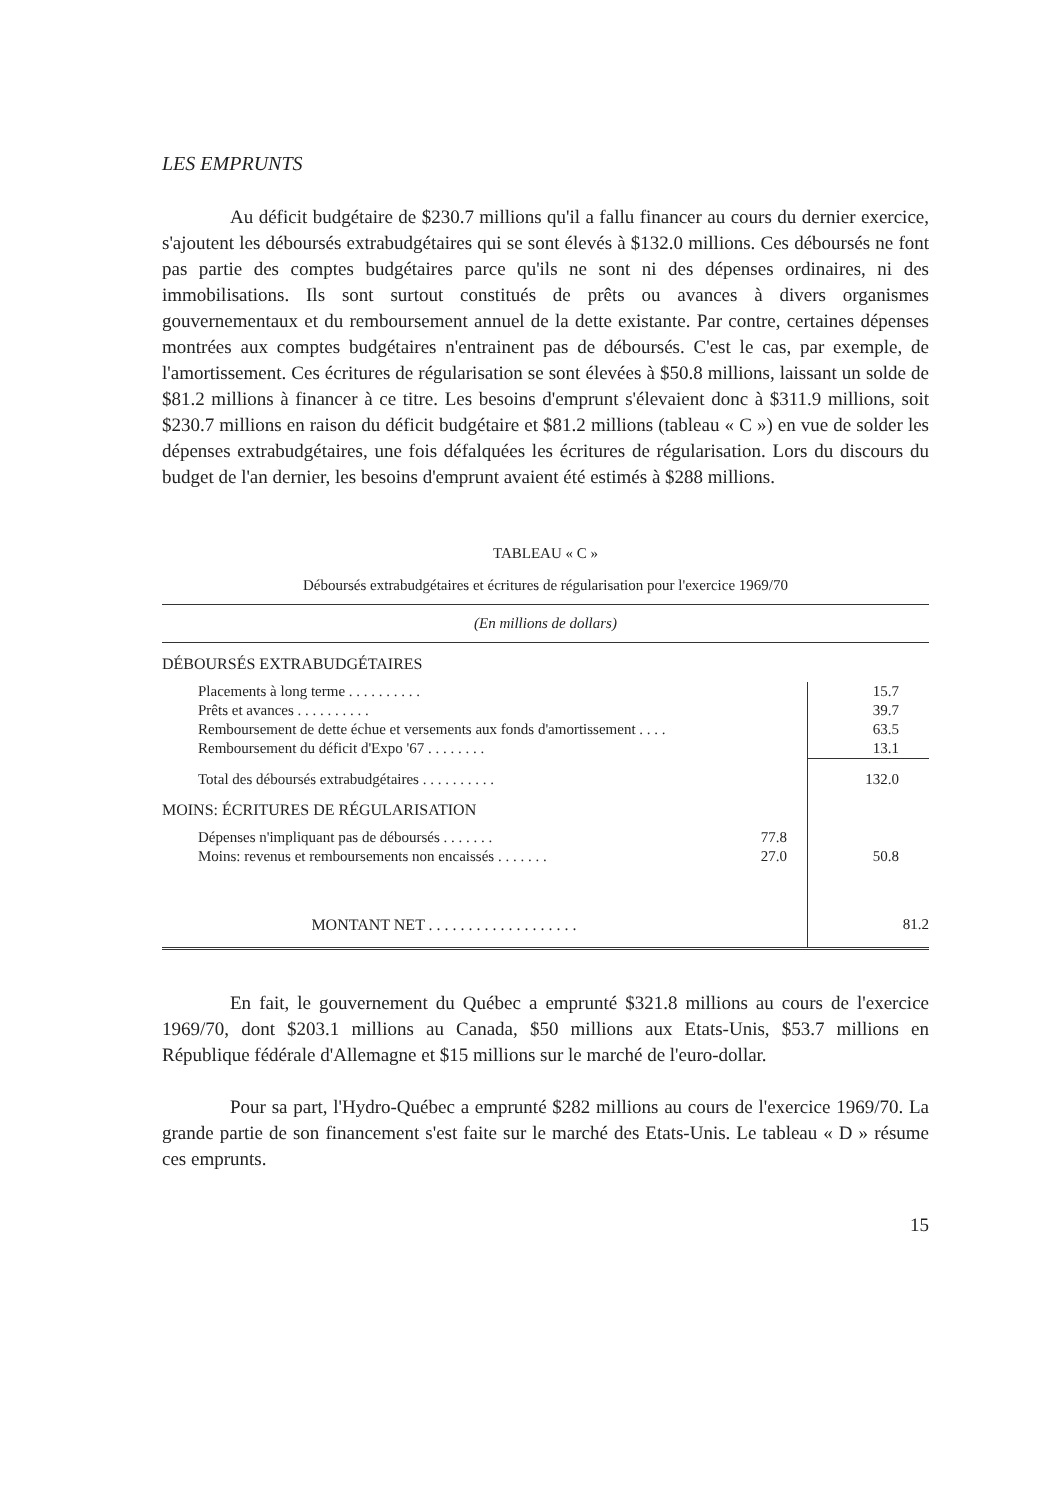LES EMPRUNTS
Au déficit budgétaire de $230.7 millions qu'il a fallu financer au cours du dernier exercice, s'ajoutent les déboursés extrabudgétaires qui se sont élevés à $132.0 millions. Ces déboursés ne font pas partie des comptes budgétaires parce qu'ils ne sont ni des dépenses ordinaires, ni des immobilisations. Ils sont surtout constitués de prêts ou avances à divers organismes gouvernementaux et du remboursement annuel de la dette existante. Par contre, certaines dépenses montrées aux comptes budgétaires n'entrainent pas de déboursés. C'est le cas, par exemple, de l'amortissement. Ces écritures de régularisation se sont élevées à $50.8 millions, laissant un solde de $81.2 millions à financer à ce titre. Les besoins d'emprunt s'élevaient donc à $311.9 millions, soit $230.7 millions en raison du déficit budgétaire et $81.2 millions (tableau « C ») en vue de solder les dépenses extrabudgétaires, une fois défalquées les écritures de régularisation. Lors du discours du budget de l'an dernier, les besoins d'emprunt avaient été estimés à $288 millions.
TABLEAU « C »
Déboursés extrabudgétaires et écritures de régularisation pour l'exercice 1969/70
| (En millions de dollars) | | |
| DÉBOURSÉS EXTRABUDGÉTAIRES | | |
| Placements à long terme . . . . . . . . . . | | 15.7 |
| Prêts et avances . . . . . . . . . . | | 39.7 |
| Remboursement de dette échue et versements aux fonds d'amortissement . . . . | | 63.5 |
| Remboursement du déficit d'Expo '67 . . . . . . . . | | 13.1 |
| Total des déboursés extrabudgétaires . . . . . . . . . . | | 132.0 |
| MOINS: ÉCRITURES DE RÉGULARISATION | | |
| Dépenses n'impliquant pas de déboursés . . . . . . . | 77.8 | |
| Moins: revenus et remboursements non encaissés . . . . . . . | 27.0 | 50.8 |
| MONTANT NET . . . . . . . . . . . . . . . . . . . | | 81.2 |
En fait, le gouvernement du Québec a emprunté $321.8 millions au cours de l'exercice 1969/70, dont $203.1 millions au Canada, $50 millions aux Etats-Unis, $53.7 millions en République fédérale d'Allemagne et $15 millions sur le marché de l'euro-dollar.
Pour sa part, l'Hydro-Québec a emprunté $282 millions au cours de l'exercice 1969/70. La grande partie de son financement s'est faite sur le marché des Etats-Unis. Le tableau « D » résume ces emprunts.
15